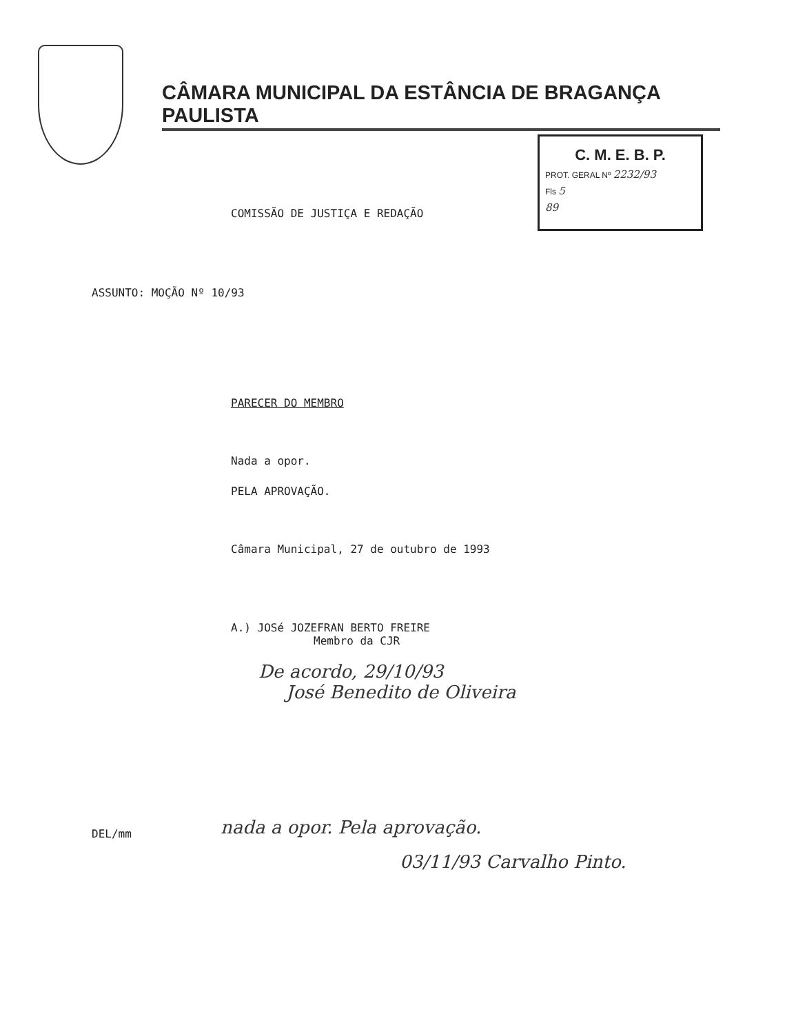CÂMARA MUNICIPAL DA ESTÂNCIA DE BRAGANÇA PAULISTA
C. M. E. B. P.
PROT. GERAL Nº 2232/93
Fls 5
89
COMISSÃO DE JUSTIÇA E REDAÇÃO
ASSUNTO: MOÇÃO Nº 10/93
PARECER DO MEMBRO
Nada a opor.
PELA APROVAÇÃO.
Câmara Municipal, 27 de outubro de 1993
A.) JOSé JOZEFRAN BERTO FREIRE
Membro da CJR
De acordo, 29/10/93
José Benedito de Oliveira
DEL/mm
nada a opor. Pela aprovação.
03/11/93 Carvalho Pinto.